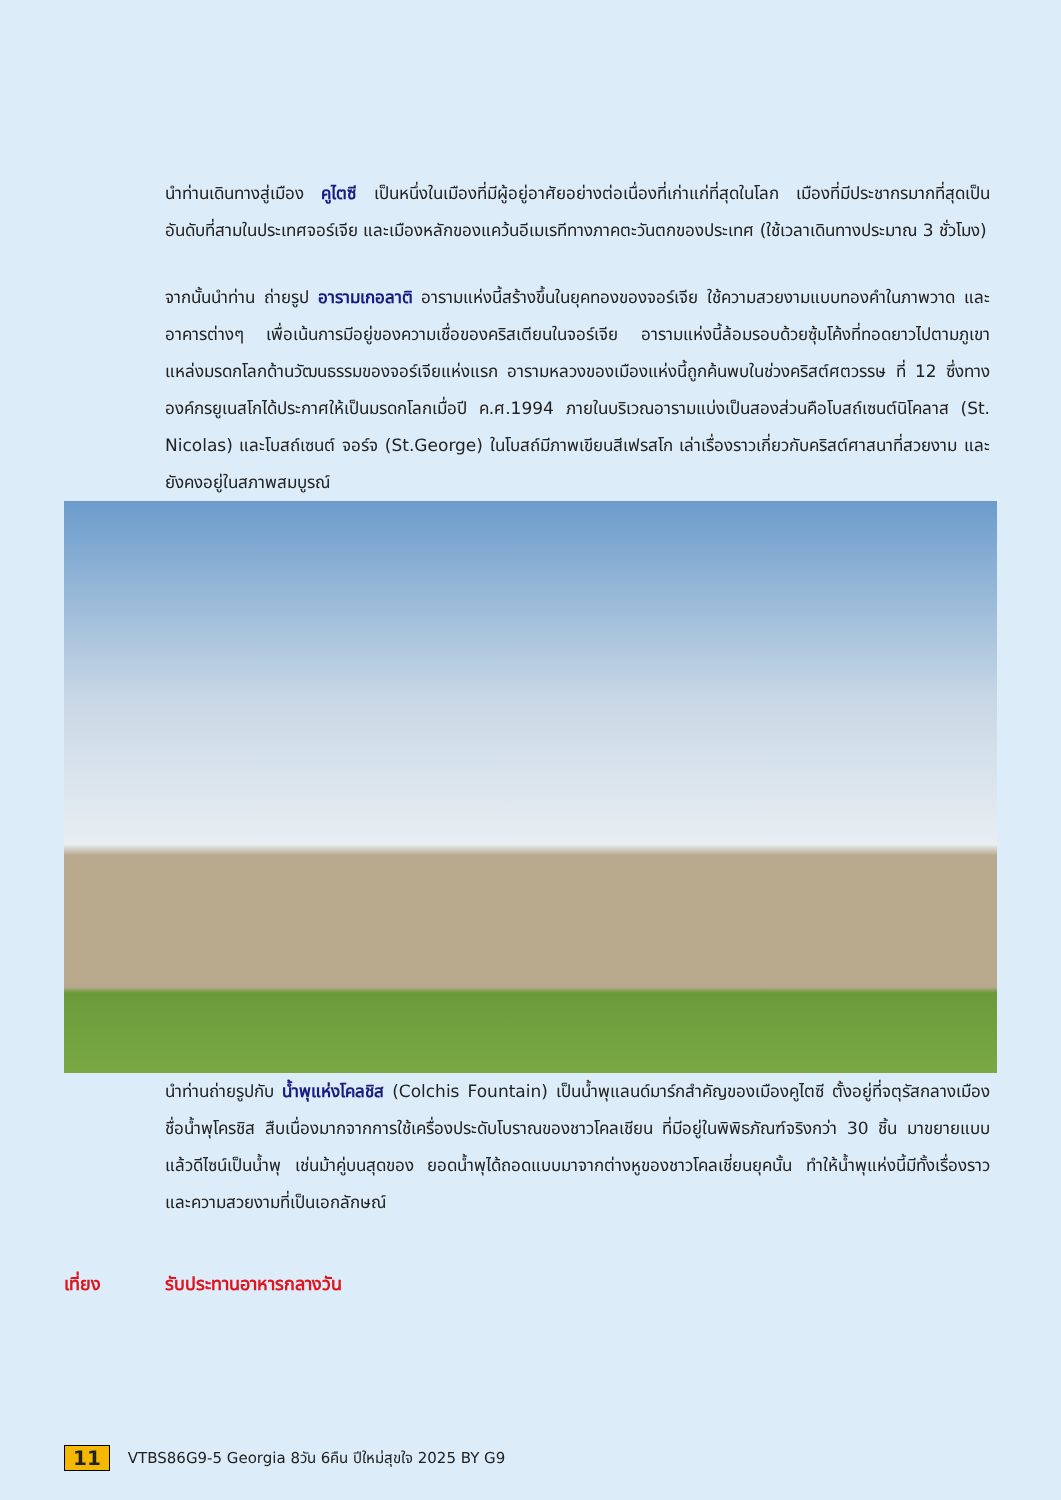นำท่านเดินทางสู่เมือง คูไตซี เป็นหนึ่งในเมืองที่มีผู้อยู่อาศัยอย่างต่อเนื่องที่เก่าแก่ที่สุดในโลก เมืองที่มีประชากรมากที่สุดเป็นอันดับที่สามในประเทศจอร์เจีย และเมืองหลักของแคว้นอีเมเรทีทางภาคตะวันตกของประเทศ (ใช้เวลาเดินทางประมาณ 3 ชั่วโมง)
จากนั้นนำท่าน ถ่ายรูป อารามเกอลาติ อารามแห่งนี้สร้างขึ้นในยุคทองของจอร์เจีย ใช้ความสวยงามแบบทองคำในภาพวาด และอาคารต่างๆ เพื่อเน้นการมีอยู่ของความเชื่อของคริสเตียนในจอร์เจีย อารามแห่งนี้ล้อมรอบด้วยซุ้มโค้งที่ทอดยาวไปตามภูเขา แหล่งมรดกโลกด้านวัฒนธรรมของจอร์เจียแห่งแรก อารามหลวงของเมืองแห่งนี้ถูกค้นพบในช่วงคริสต์ศตวรรษ ที่ 12 ซึ่งทางองค์กรยูเนสโกได้ประกาศให้เป็นมรดกโลกเมื่อปี ค.ศ.1994 ภายในบริเวณอารามแบ่งเป็นสองส่วนคือโบสถ์เซนต์นิโคลาส (St. Nicolas) และโบสถ์เซนต์ จอร์จ (St.George) ในโบสถ์มีภาพเขียนสีเฟรสโก เล่าเรื่องราวเกี่ยวกับคริสต์ศาสนาที่สวยงาม และยังคงอยู่ในสภาพสมบูรณ์
นำท่านถ่ายรูปกับ น้ำพุแห่งโคลชิส (Colchis Fountain) เป็นน้ำพุแลนด์มาร์กสำคัญของเมืองคูไตซี ตั้งอยู่ที่จตุรัสกลางเมือง ชื่อน้ำพุโครชิส สืบเนื่องมากจากการใช้เครื่องประดับโบราณของชาวโคลเชียน ที่มีอยู่ในพิพิธภัณฑ์จริงกว่า 30 ชิ้น มาขยายแบบแล้วดีไซน์เป็นน้ำพุ เช่นม้าคู่บนสุดของ ยอดน้ำพุได้ถอดแบบมาจากต่างหูของชาวโคลเชี่ยนยุคนั้น ทำให้น้ำพุแห่งนี้มีทั้งเรื่องราว และความสวยงามที่เป็นเอกลักษณ์
เที่ยง รับประทานอาหารกลางวัน
11 VTBS86G9-5 Georgia 8วัน 6คืน ปีใหม่สุขใจ 2025 BY G9